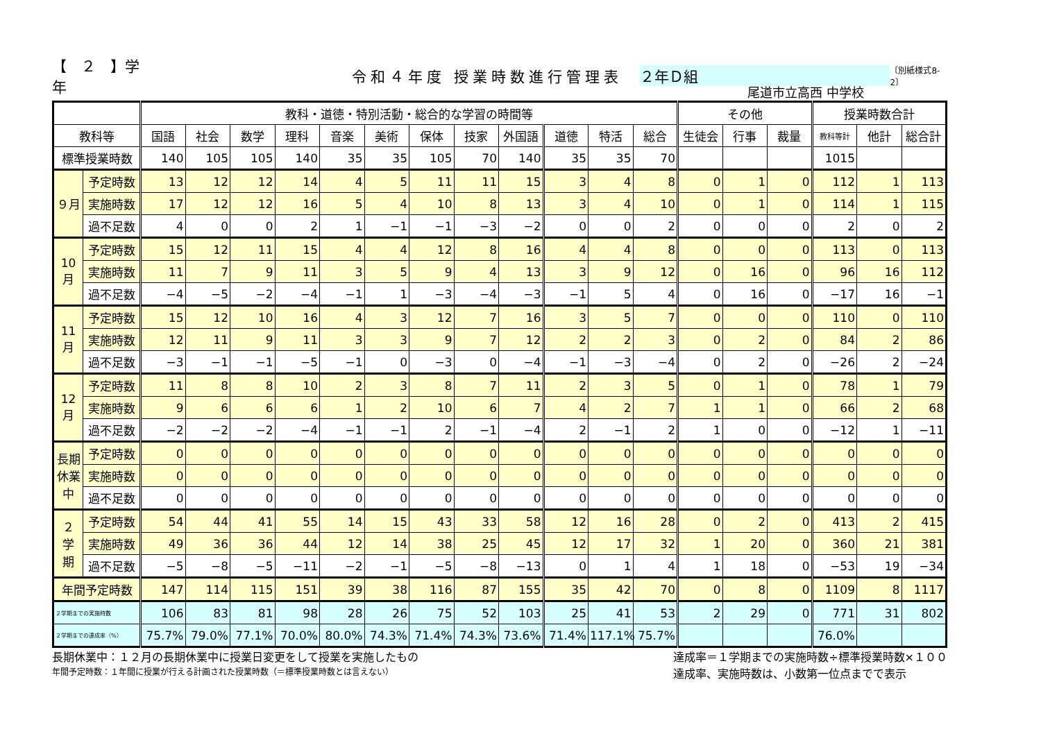【　２　】学年 令和４年度 授業時数進行管理表 ２年Ｄ組 〔別紙様式8-2〕
尾道市立高西 中学校
| | | 教科・道徳・特別活動・総合的な学習の時間等 | | | | | | | | | | | | その他 | | | 授業時数合計 | | |
| --- | --- | --- | --- | --- | --- | --- | --- | --- | --- | --- | --- | --- | --- | --- | --- | --- | --- | --- | --- |
| 教科等 | | 国語 | 社会 | 数学 | 理科 | 音楽 | 美術 | 保体 | 技家 | 外国語 | 道徳 | 特活 | 総合 | 生徒会 | 行事 | 裁量 | 教科等計 | 他計 | 総合計 |
| 標準授業時数 | | 140 | 105 | 105 | 140 | 35 | 35 | 105 | 70 | 140 | 35 | 35 | 70 | | | | 1015 | | |
| ９月 | 予定時数 | 13 | 12 | 12 | 14 | 4 | 5 | 11 | 11 | 15 | 3 | 4 | 8 | 0 | 1 | 0 | 112 | 1 | 113 |
| | 実施時数 | 17 | 12 | 12 | 16 | 5 | 4 | 10 | 8 | 13 | 3 | 4 | 10 | 0 | 1 | 0 | 114 | 1 | 115 |
| | 過不足数 | 4 | 0 | 0 | 2 | 1 | −1 | −1 | −3 | −2 | 0 | 0 | 2 | 0 | 0 | 0 | 2 | 0 | 2 |
| 10月 | 予定時数 | 15 | 12 | 11 | 15 | 4 | 4 | 12 | 8 | 16 | 4 | 4 | 8 | 0 | 0 | 0 | 113 | 0 | 113 |
| | 実施時数 | 11 | 7 | 9 | 11 | 3 | 5 | 9 | 4 | 13 | 3 | 9 | 12 | 0 | 16 | 0 | 96 | 16 | 112 |
| | 過不足数 | −4 | −5 | −2 | −4 | −1 | 1 | −3 | −4 | −3 | −1 | 5 | 4 | 0 | 16 | 0 | −17 | 16 | −1 |
| 11月 | 予定時数 | 15 | 12 | 10 | 16 | 4 | 3 | 12 | 7 | 16 | 3 | 5 | 7 | 0 | 0 | 0 | 110 | 0 | 110 |
| | 実施時数 | 12 | 11 | 9 | 11 | 3 | 3 | 9 | 7 | 12 | 2 | 2 | 3 | 0 | 2 | 0 | 84 | 2 | 86 |
| | 過不足数 | −3 | −1 | −1 | −5 | −1 | 0 | −3 | 0 | −4 | −1 | −3 | −4 | 0 | 2 | 0 | −26 | 2 | −24 |
| 12月 | 予定時数 | 11 | 8 | 8 | 10 | 2 | 3 | 8 | 7 | 11 | 2 | 3 | 5 | 0 | 1 | 0 | 78 | 1 | 79 |
| | 実施時数 | 9 | 6 | 6 | 6 | 1 | 2 | 10 | 6 | 7 | 4 | 2 | 7 | 1 | 1 | 0 | 66 | 2 | 68 |
| | 過不足数 | −2 | −2 | −2 | −4 | −1 | −1 | 2 | −1 | −4 | 2 | −1 | 2 | 1 | 0 | 0 | −12 | 1 | −11 |
| 長期 休業 中 | 予定時数 | 0 | 0 | 0 | 0 | 0 | 0 | 0 | 0 | 0 | 0 | 0 | 0 | 0 | 0 | 0 | 0 | 0 | 0 |
| | 実施時数 | 0 | 0 | 0 | 0 | 0 | 0 | 0 | 0 | 0 | 0 | 0 | 0 | 0 | 0 | 0 | 0 | 0 | 0 |
| | 過不足数 | 0 | 0 | 0 | 0 | 0 | 0 | 0 | 0 | 0 | 0 | 0 | 0 | 0 | 0 | 0 | 0 | 0 | 0 |
| ２ 学 期 | 予定時数 | 54 | 44 | 41 | 55 | 14 | 15 | 43 | 33 | 58 | 12 | 16 | 28 | 0 | 2 | 0 | 413 | 2 | 415 |
| | 実施時数 | 49 | 36 | 36 | 44 | 12 | 14 | 38 | 25 | 45 | 12 | 17 | 32 | 1 | 20 | 0 | 360 | 21 | 381 |
| | 過不足数 | −5 | −8 | −5 | −11 | −2 | −1 | −5 | −8 | −13 | 0 | 1 | 4 | 1 | 18 | 0 | −53 | 19 | −34 |
| 年間予定時数 | | 147 | 114 | 115 | 151 | 39 | 38 | 116 | 87 | 155 | 35 | 42 | 70 | 0 | 8 | 0 | 1109 | 8 | 1117 |
| ２学期までの実施時数 | | 106 | 83 | 81 | 98 | 28 | 26 | 75 | 52 | 103 | 25 | 41 | 53 | 2 | 29 | 0 | 771 | 31 | 802 |
| ２学期までの達成率（%） | | 75.7% | 79.0% | 77.1% | 70.0% | 80.0% | 74.3% | 71.4% | 74.3% | 73.6% | 71.4% | 117.1% | 75.7% | | | | 76.0% | | |
長期休業中：１２月の長期休業中に授業日変更をして授業を実施したもの
年間予定時数：１年間に授業が行える計画された授業時数（＝標準授業時数とは言えない）
達成率＝１学期までの実施時数÷標準授業時数×１００
達成率、実施時数は、小数第一位点までで表示